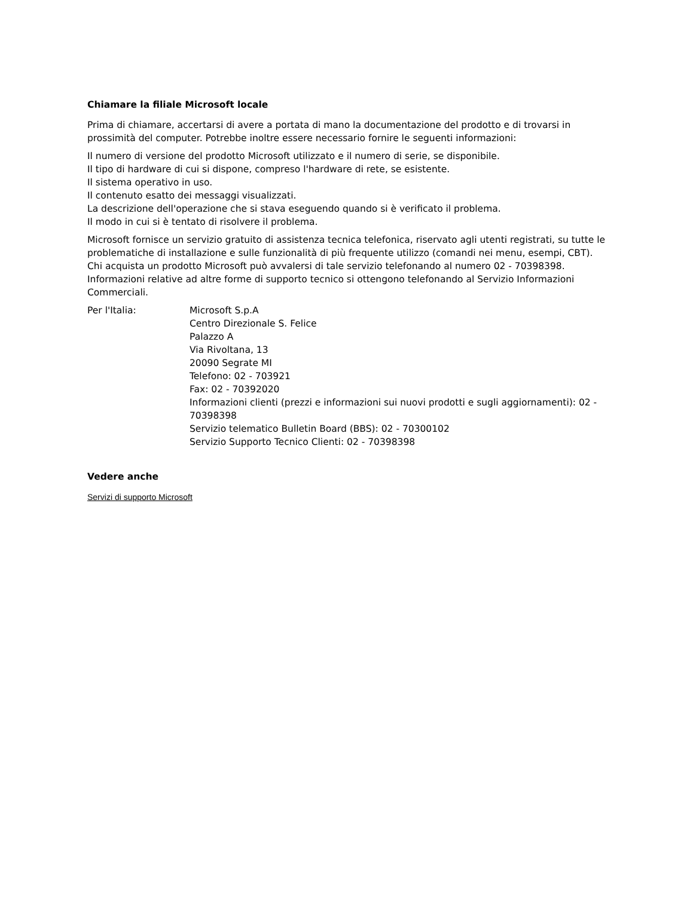Chiamare la filiale Microsoft locale
Prima di chiamare, accertarsi di avere a portata di mano la documentazione del prodotto e di trovarsi in prossimità del computer. Potrebbe inoltre essere necessario fornire le seguenti informazioni:
Il numero di versione del prodotto Microsoft utilizzato e il numero di serie, se disponibile.
Il tipo di hardware di cui si dispone, compreso l'hardware di rete, se esistente.
Il sistema operativo in uso.
Il contenuto esatto dei messaggi visualizzati.
La descrizione dell'operazione che si stava eseguendo quando si è verificato il problema.
Il modo in cui si è tentato di risolvere il problema.
Microsoft fornisce un servizio gratuito di assistenza tecnica telefonica, riservato agli utenti registrati, su tutte le problematiche di installazione e sulle funzionalità di più frequente utilizzo (comandi nei menu, esempi, CBT). Chi acquista un prodotto Microsoft può avvalersi di tale servizio telefonando al numero 02 - 70398398. Informazioni relative ad altre forme di supporto tecnico si ottengono telefonando al Servizio Informazioni Commerciali.
Per l'Italia: Microsoft S.p.A
Centro Direzionale S. Felice
Palazzo A
Via Rivoltana, 13
20090 Segrate MI
Telefono: 02 - 703921
Fax: 02 - 70392020
Informazioni clienti (prezzi e informazioni sui nuovi prodotti e sugli aggiornamenti): 02 - 70398398
Servizio telematico Bulletin Board (BBS): 02 - 70300102
Servizio Supporto Tecnico Clienti: 02 - 70398398
Vedere anche
Servizi di supporto Microsoft